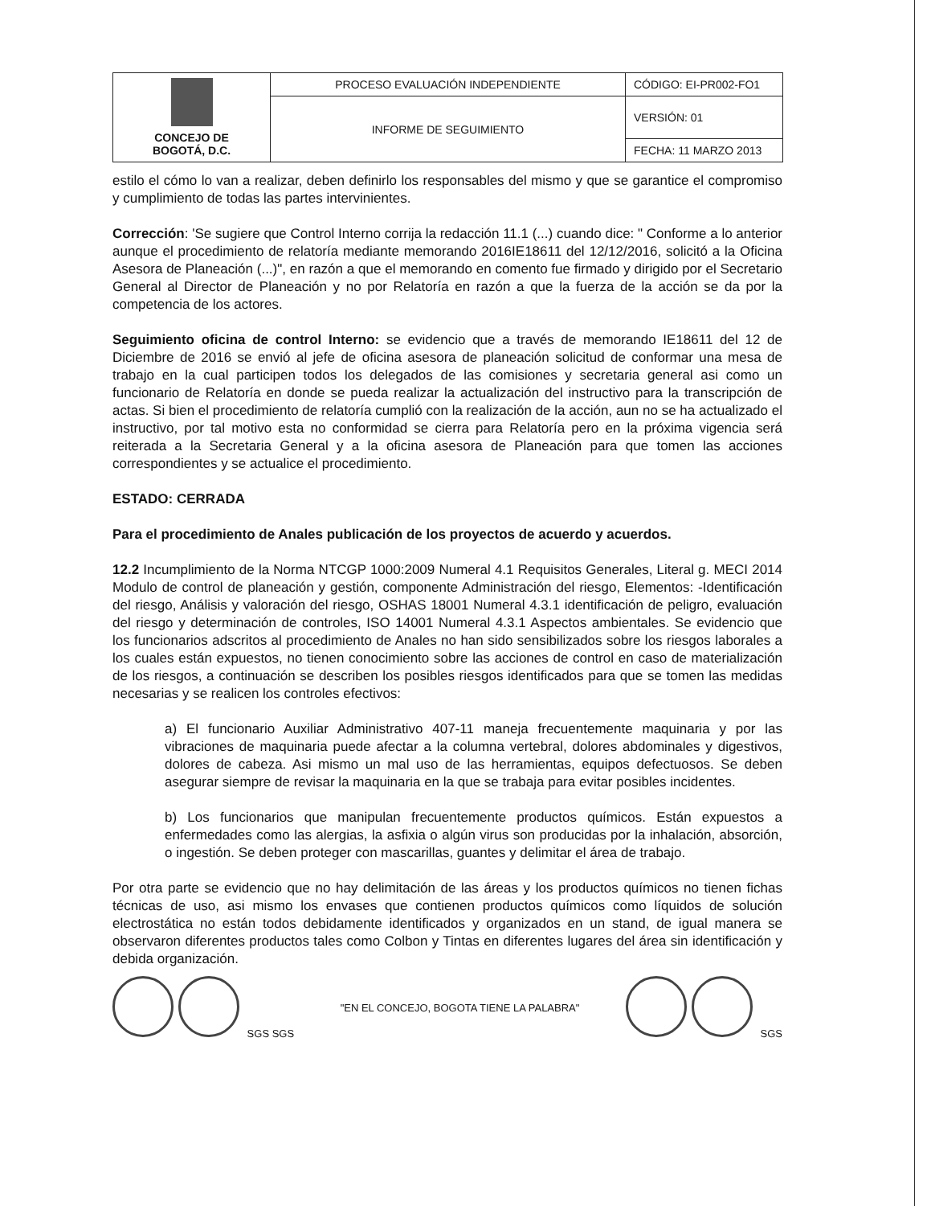| CONCEJO DE BOGOTÁ, D.C. | PROCESO EVALUACIÓN INDEPENDIENTE | CÓDIGO: EI-PR002-FO1 |
| | INFORME DE SEGUIMIENTO | VERSIÓN: 01 |
| | | FECHA: 11 MARZO 2013 |
estilo el cómo lo van a realizar, deben definirlo los responsables del mismo y que se garantice el compromiso y cumplimiento de todas las partes intervinientes.
Corrección: 'Se sugiere que Control Interno corrija la redacción 11.1 (...) cuando dice: " Conforme a lo anterior aunque el procedimiento de relatoría mediante memorando 2016IE18611 del 12/12/2016, solicitó a la Oficina Asesora de Planeación (...)", en razón a que el memorando en comento fue firmado y dirigido por el Secretario General al Director de Planeación y no por Relatoría en razón a que la fuerza de la acción se da por la competencia de los actores.
Seguimiento oficina de control Interno: se evidencio que a través de memorando IE18611 del 12 de Diciembre de 2016 se envió al jefe de oficina asesora de planeación solicitud de conformar una mesa de trabajo en la cual participen todos los delegados de las comisiones y secretaria general asi como un funcionario de Relatoría en donde se pueda realizar la actualización del instructivo para la transcripción de actas. Si bien el procedimiento de relatoría cumplió con la realización de la acción, aun no se ha actualizado el instructivo, por tal motivo esta no conformidad se cierra para Relatoría pero en la próxima vigencia será reiterada a la Secretaria General y a la oficina asesora de Planeación para que tomen las acciones correspondientes y se actualice el procedimiento.
ESTADO: CERRADA
Para el procedimiento de Anales publicación de los proyectos de acuerdo y acuerdos.
12.2 Incumplimiento de la Norma NTCGP 1000:2009 Numeral 4.1 Requisitos Generales, Literal g. MECI 2014 Modulo de control de planeación y gestión, componente Administración del riesgo, Elementos: -Identificación del riesgo, Análisis y valoración del riesgo, OSHAS 18001 Numeral 4.3.1 identificación de peligro, evaluación del riesgo y determinación de controles, ISO 14001 Numeral 4.3.1 Aspectos ambientales. Se evidencio que los funcionarios adscritos al procedimiento de Anales no han sido sensibilizados sobre los riesgos laborales a los cuales están expuestos, no tienen conocimiento sobre las acciones de control en caso de materialización de los riesgos, a continuación se describen los posibles riesgos identificados para que se tomen las medidas necesarias y se realicen los controles efectivos:
a) El funcionario Auxiliar Administrativo 407-11 maneja frecuentemente maquinaria y por las vibraciones de maquinaria puede afectar a la columna vertebral, dolores abdominales y digestivos, dolores de cabeza. Asi mismo un mal uso de las herramientas, equipos defectuosos. Se deben asegurar siempre de revisar la maquinaria en la que se trabaja para evitar posibles incidentes.
b) Los funcionarios que manipulan frecuentemente productos químicos. Están expuestos a enfermedades como las alergias, la asfixia o algún virus son producidas por la inhalación, absorción, o ingestión. Se deben proteger con mascarillas, guantes y delimitar el área de trabajo.
Por otra parte se evidencio que no hay delimitación de las áreas y los productos químicos no tienen fichas técnicas de uso, asi mismo los envases que contienen productos químicos como líquidos de solución electrostática no están todos debidamente identificados y organizados en un stand, de igual manera se observaron diferentes productos tales como Colbon y Tintas en diferentes lugares del área sin identificación y debida organización.
SGS SGS
"EN EL CONCEJO, BOGOTA TIENE LA PALABRA"
SGS